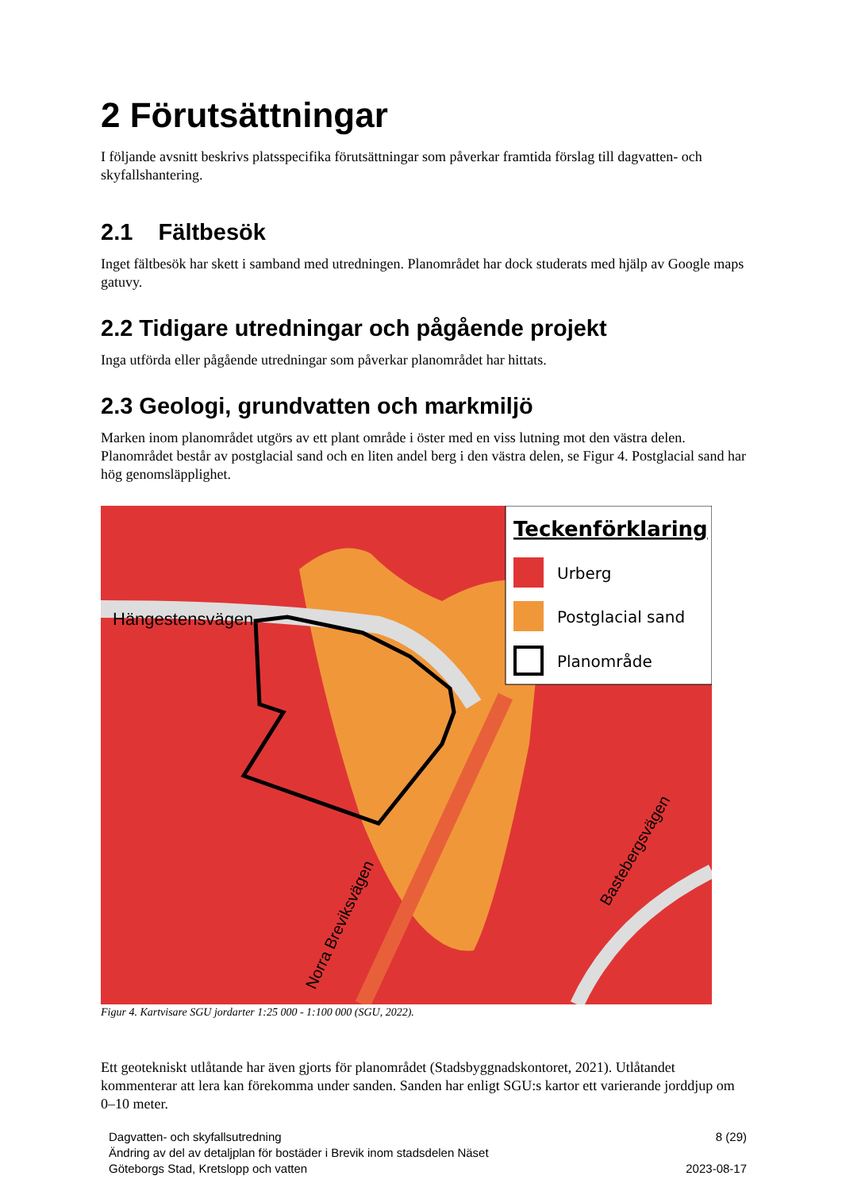2 Förutsättningar
I följande avsnitt beskrivs platsspecifika förutsättningar som påverkar framtida förslag till dagvatten- och skyfallshantering.
2.1 Fältbesök
Inget fältbesök har skett i samband med utredningen. Planområdet har dock studerats med hjälp av Google maps gatuvy.
2.2 Tidigare utredningar och pågående projekt
Inga utförda eller pågående utredningar som påverkar planområdet har hittats.
2.3 Geologi, grundvatten och markmiljö
Marken inom planområdet utgörs av ett plant område i öster med en viss lutning mot den västra delen. Planområdet består av postglacial sand och en liten andel berg i den västra delen, se Figur 4. Postglacial sand har hög genomsläpplighet.
Hängestensvägen
Teckenförklaring
Urberg
Postglacial sand
Planområde
Norra Breviksvägen
Bastebergsvägen
Figur 4. Kartvisare SGU jordarter 1:25 000 - 1:100 000 (SGU, 2022).
Ett geotekniskt utlåtande har även gjorts för planområdet (Stadsbyggnadskontoret, 2021). Utlåtandet kommenterar att lera kan förekomma under sanden. Sanden har enligt SGU:s kartor ett varierande jorddjup om 0–10 meter.
Dagvatten- och skyfallsutredning
Ändring av del av detaljplan för bostäder i Brevik inom stadsdelen Näset
Göteborgs Stad, Kretslopp och vatten
8 (29)
2023-08-17